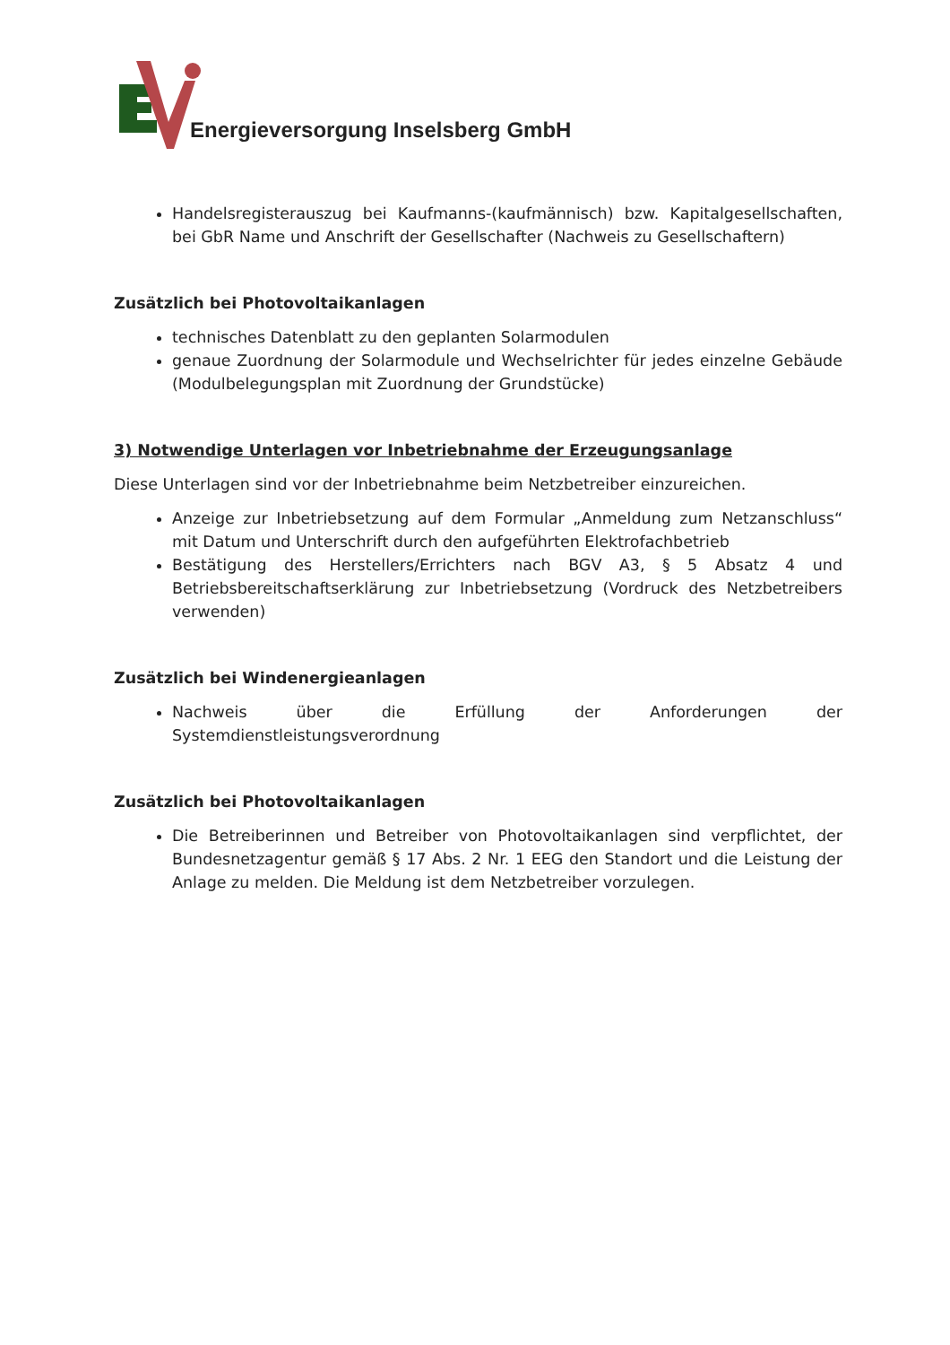Energieversorgung Inselsberg GmbH
Handelsregisterauszug bei Kaufmanns-(kaufmännisch) bzw. Kapitalgesellschaften, bei GbR Name und Anschrift der Gesellschafter (Nachweis zu Gesellschaftern)
Zusätzlich bei Photovoltaikanlagen
technisches Datenblatt zu den geplanten Solarmodulen
genaue Zuordnung der Solarmodule und Wechselrichter für jedes einzelne Gebäude (Modulbelegungsplan mit Zuordnung der Grundstücke)
3) Notwendige Unterlagen vor Inbetriebnahme der Erzeugungsanlage
Diese Unterlagen sind vor der Inbetriebnahme beim Netzbetreiber einzureichen.
Anzeige zur Inbetriebsetzung auf dem Formular „Anmeldung zum Netzanschluss“ mit Datum und Unterschrift durch den aufgeführten Elektrofachbetrieb
Bestätigung des Herstellers/Errichters nach BGV A3, § 5 Absatz 4 und Betriebsbereitschaftserklärung zur Inbetriebsetzung (Vordruck des Netzbetreibers verwenden)
Zusätzlich bei Windenergieanlagen
Nachweis über die Erfüllung der Anforderungen der Systemdienstleistungsverordnung
Zusätzlich bei Photovoltaikanlagen
Die Betreiberinnen und Betreiber von Photovoltaikanlagen sind verpflichtet, der Bundesnetzagentur gemäß § 17 Abs. 2 Nr. 1 EEG den Standort und die Leistung der Anlage zu melden. Die Meldung ist dem Netzbetreiber vorzulegen.